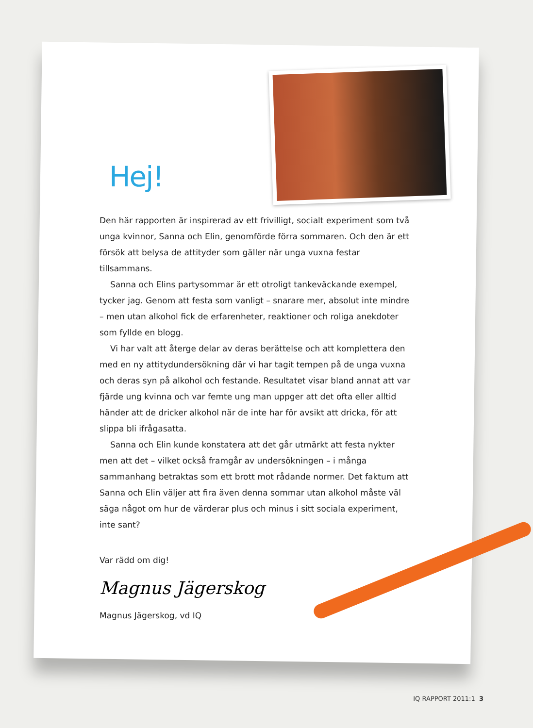Hej!
Den här rapporten är inspirerad av ett frivilligt, socialt experiment som två unga kvinnor, Sanna och Elin, genomförde förra sommaren. Och den är ett försök att belysa de attityder som gäller när unga vuxna festar tillsammans.
Sanna och Elins partysommar är ett otroligt tankeväckande exempel, tycker jag. Genom att festa som vanligt – snarare mer, absolut inte mindre – men utan alkohol fick de erfarenheter, reaktioner och roliga anekdoter som fyllde en blogg.
Vi har valt att återge delar av deras berättelse och att komplettera den med en ny attitydundersökning där vi har tagit tempen på de unga vuxna och deras syn på alkohol och festande. Resultatet visar bland annat att var fjärde ung kvinna och var femte ung man uppger att det ofta eller alltid händer att de dricker alkohol när de inte har för avsikt att dricka, för att slippa bli ifrågasatta.
Sanna och Elin kunde konstatera att det går utmärkt att festa nykter men att det – vilket också framgår av undersökningen – i många sammanhang betraktas som ett brott mot rådande normer. Det faktum att Sanna och Elin väljer att fira även denna sommar utan alkohol måste väl säga något om hur de värderar plus och minus i sitt sociala experiment, inte sant?
Var rädd om dig!
Magnus Jägerskog
Magnus Jägerskog, vd IQ
IQ RAPPORT 2011:1 3